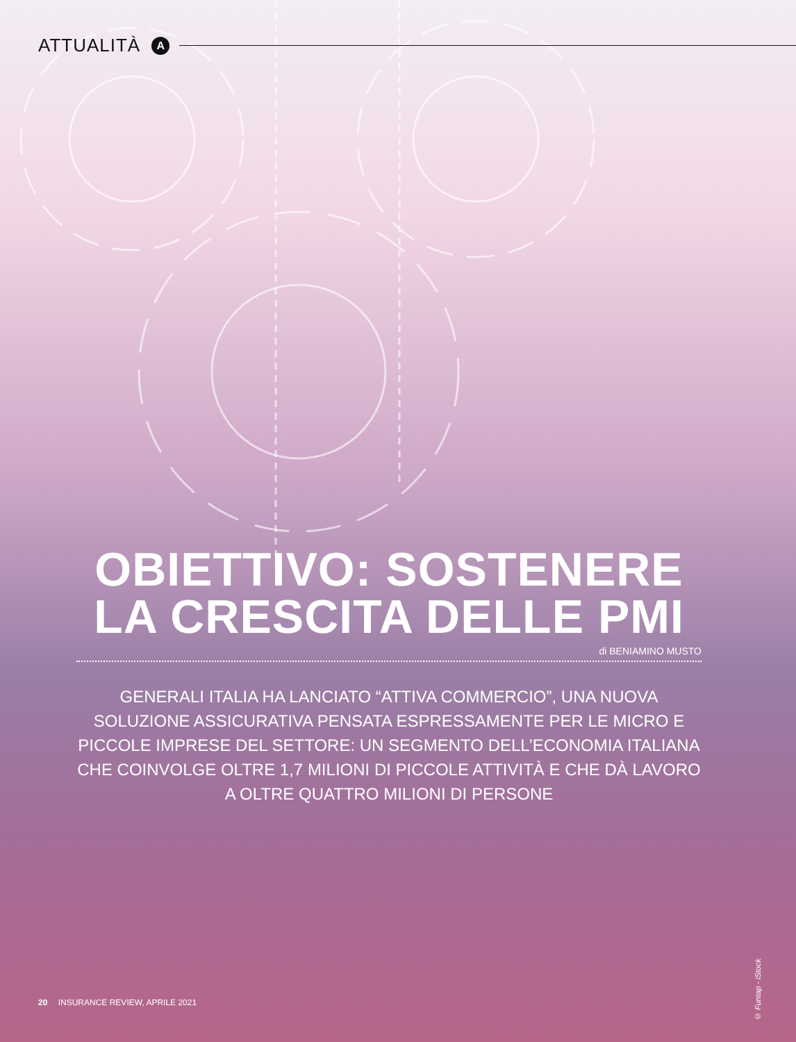ATTUALITÀ
A
OBIETTIVO: SOSTENERE LA CRESCITA DELLE PMI
di BENIAMINO MUSTO
GENERALI ITALIA HA LANCIATO “ATTIVA COMMERCIO”, UNA NUOVA SOLUZIONE ASSICURATIVA PENSATA ESPRESSAMENTE PER LE MICRO E PICCOLE IMPRESE DEL SETTORE: UN SEGMENTO DELL’ECONOMIA ITALIANA CHE COINVOLGE OLTRE 1,7 MILIONI DI PICCOLE ATTIVITÀ E CHE DÀ LAVORO A OLTRE QUATTRO MILIONI DI PERSONE
© Funtap - iStock
20 INSURANCE REVIEW, APRILE 2021